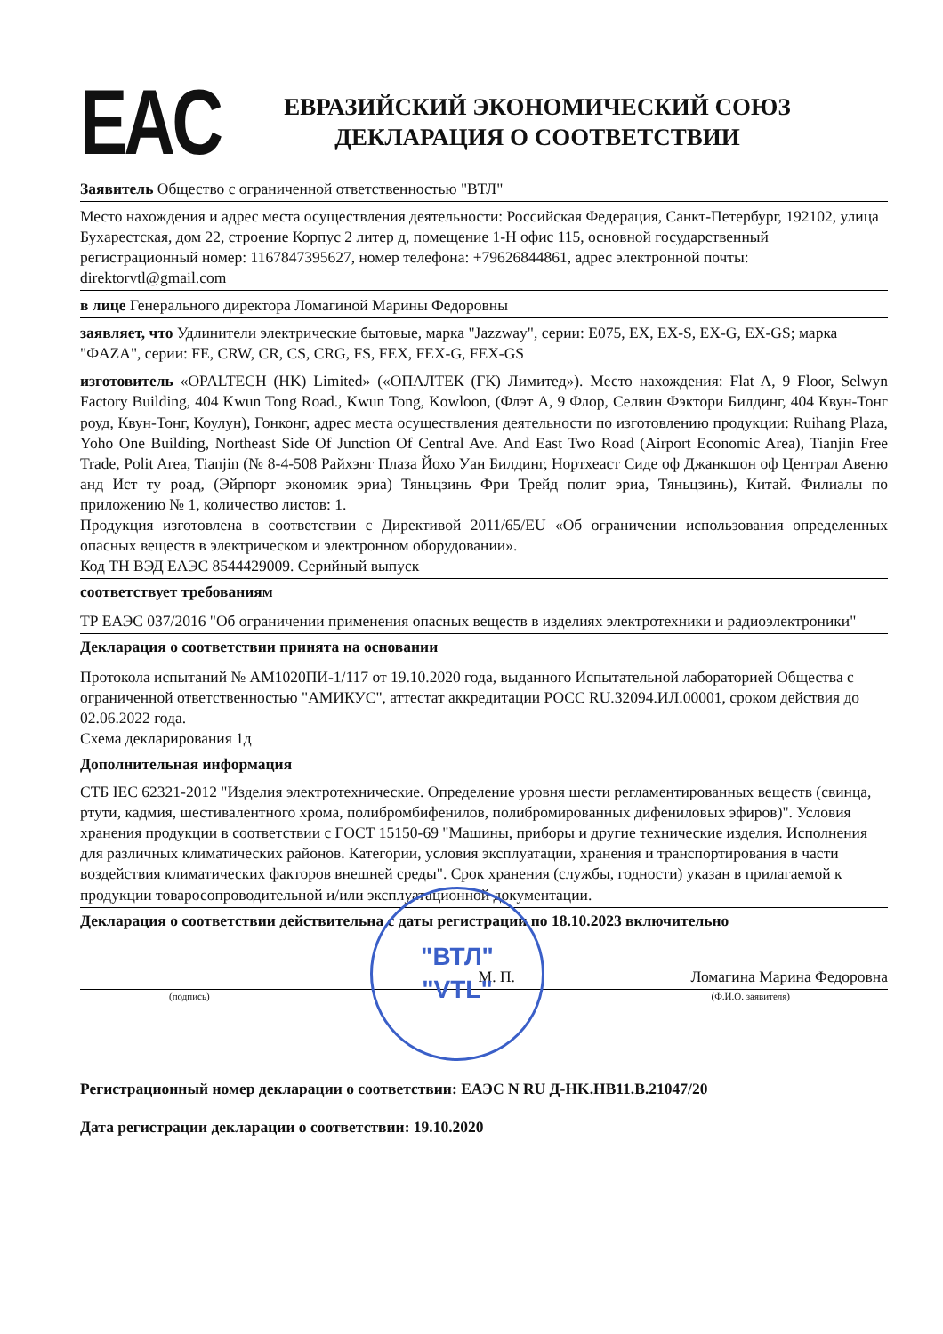EAC
ЕВРАЗИЙСКИЙ ЭКОНОМИЧЕСКИЙ СОЮЗ
ДЕКЛАРАЦИЯ О СООТВЕТСТВИИ
Заявитель Общество с ограниченной ответственностью "ВТЛ"
Место нахождения и адрес места осуществления деятельности: Российская Федерация, Санкт-Петербург, 192102, улица Бухарестская, дом 22, строение Корпус 2 литер д, помещение 1-Н офис 115, основной государственный регистрационный номер: 1167847395627, номер телефона: +79626844861, адрес электронной почты: direktorvtl@gmail.com
в лице Генерального директора Ломагиной Марины Федоровны
заявляет, что Удлинители электрические бытовые, марка "Jazzway", серии: E075, EX, EX-S, EX-G, EX-GS; марка "ФAZA", серии: FE, CRW, CR, CS, CRG, FS, FEX, FEX-G, FEX-GS
изготовитель «OPALTECH (HK) Limited» («ОПАЛТЕК (ГК) Лимитед»). Место нахождения: Flat A, 9 Floor, Selwyn Factory Building, 404 Kwun Tong Road., Kwun Tong, Kowloon, (Флэт А, 9 Флор, Селвин Фэктори Билдинг, 404 Квун-Тонг роуд, Квун-Тонг, Коулун), Гонконг, адрес места осуществления деятельности по изготовлению продукции: Ruihang Plaza, Yoho One Building, Northeast Side Of Junction Of Central Ave. And East Two Road (Airport Economic Area), Tianjin Free Trade, Polit Area, Tianjin (№ 8-4-508 Райхэнг Плаза Йохо Уан Билдинг, Нортхеаст Сиде оф Джанкшон оф Централ Авеню анд Ист ту роад, (Эйрпорт экономик эриа) Тяньцзинь Фри Трейд полит эриа, Тяньцзинь), Китай. Филиалы по приложению № 1, количество листов: 1.
Продукция изготовлена в соответствии с Директивой 2011/65/EU «Об ограничении использования определенных опасных веществ в электрическом и электронном оборудовании».
Код ТН ВЭД ЕАЭС 8544429009. Серийный выпуск
соответствует требованиям
ТР ЕАЭС 037/2016 "Об ограничении применения опасных веществ в изделиях электротехники и радиоэлектроники"
Декларация о соответствии принята на основании
Протокола испытаний № АМ1020ПИ-1/117 от 19.10.2020 года, выданного Испытательной лабораторией Общества с ограниченной ответственностью "АМИКУС", аттестат аккредитации РОСС RU.32094.ИЛ.00001, сроком действия до 02.06.2022 года.
Схема декларирования 1д
Дополнительная информация
СТБ IEC 62321-2012 "Изделия электротехнические. Определение уровня шести регламентированных веществ (свинца, ртути, кадмия, шестивалентного хрома, полибромбифенилов, полибромированных дифениловых эфиров)". Условия хранения продукции в соответствии с ГОСТ 15150-69 "Машины, приборы и другие технические изделия. Исполнения для различных климатических районов. Категории, условия эксплуатации, хранения и транспортирования в части воздействия климатических факторов внешней среды". Срок хранения (службы, годности) указан в прилагаемой к продукции товаросопроводительной и/или эксплуатационной документации.
Декларация о соответствии действительна с даты регистрации по 18.10.2023 включительно
М. П. Ломагина Марина Федоровна
(подпись) (Ф.И.О. заявителя)
"ВТЛ"
"VTL"
Регистрационный номер декларации о соответствии: ЕАЭС N RU Д-HK.HB11.B.21047/20
Дата регистрации декларации о соответствии: 19.10.2020